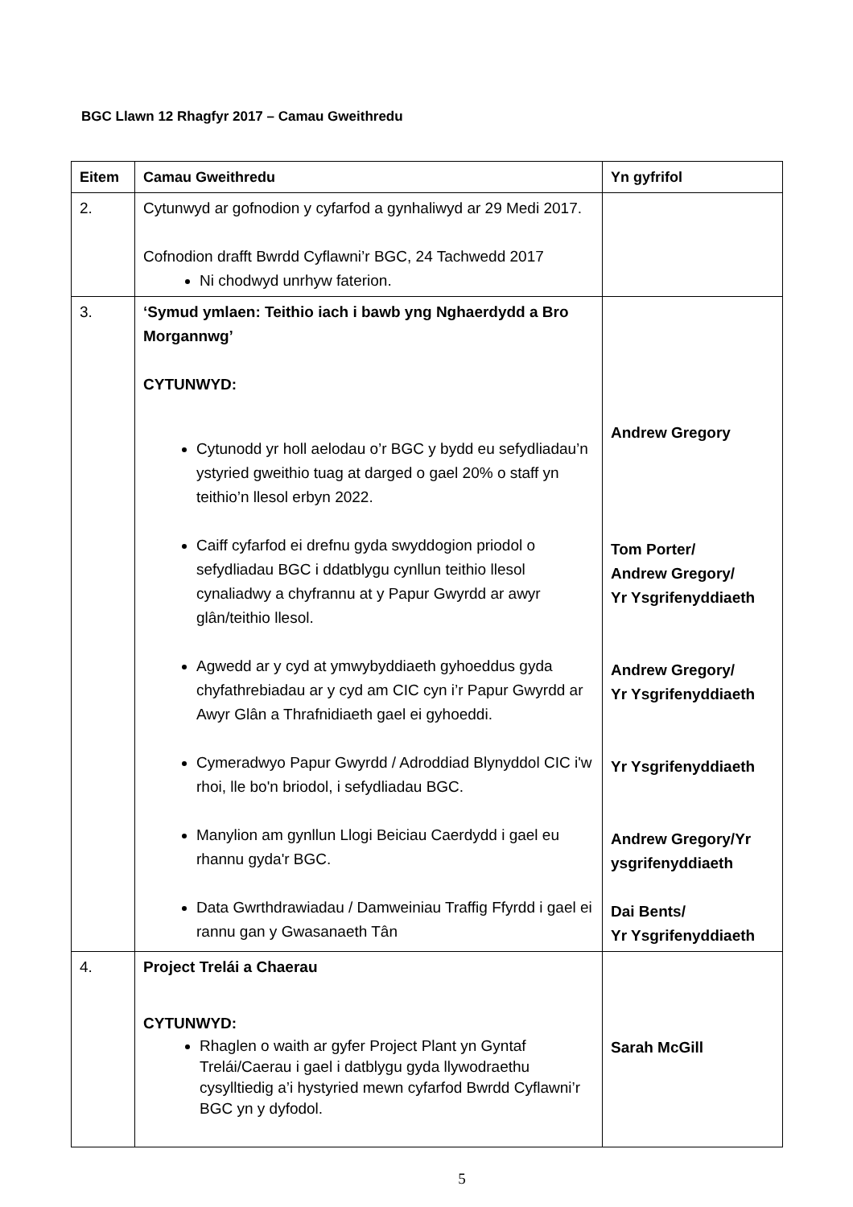BGC Llawn 12 Rhagfyr 2017 – Camau Gweithredu
| Eitem | Camau Gweithredu | Yn gyfrifol |
| --- | --- | --- |
| 2. | Cytunwyd ar gofnodion y cyfarfod a gynhaliwyd ar 29 Medi 2017. Cofnodion drafft Bwrdd Cyflawni’r BGC, 24 Tachwedd 2017 Ni chodwyd unrhyw faterion. | |
| 3. | ‘Symud ymlaen: Teithio iach i bawb yng Nghaerdydd a Bro Morgannwg’ CYTUNWYD: Cytunodd yr holl aelodau o’r BGC y bydd eu sefydliadau’n ystyried gweithio tuag at darged o gael 20% o staff yn teithio’n llesol erbyn 2022. Caiff cyfarfod ei drefnu gyda swyddogion priodol o sefydliadau BGC i ddatblygu cynllun teithio llesol cynaliadwy a chyfrannu at y Papur Gwyrdd ar awyr glân/teithio llesol. Agwedd ar y cyd at ymwybyddiaeth gyhoeddus gyda chyfathrebiadau ar y cyd am CIC cyn i’r Papur Gwyrdd ar Awyr Glân a Thrafnidiaeth gael ei gyhoeddi. Cymeradwyo Papur Gwyrdd / Adroddiad Blynyddol CIC i'w rhoi, lle bo'n briodol, i sefydliadau BGC. Manylion am gynllun Llogi Beiciau Caerdydd i gael eu rhannu gyda'r BGC. Data Gwrthdrawiadau / Damweiniau Traffig Ffyrdd i gael ei rannu gan y Gwasanaeth Tân | Andrew Gregory Tom Porter/ Andrew Gregory/ Yr Ysgrifenyddiaeth Andrew Gregory/ Yr Ysgrifenyddiaeth Yr Ysgrifenyddiaeth Andrew Gregory/Yr ysgrifenyddiaeth Dai Bents/ Yr Ysgrifenyddiaeth |
| 4. | Project Trelái a Chaerau CYTUNWYD: Rhaglen o waith ar gyfer Project Plant yn Gyntaf Trelái/Caerau i gael i datblygu gyda llywodraethu cysylltiedig a’i hystyried mewn cyfarfod Bwrdd Cyflawni’r BGC yn y dyfodol. | Sarah McGill |
5